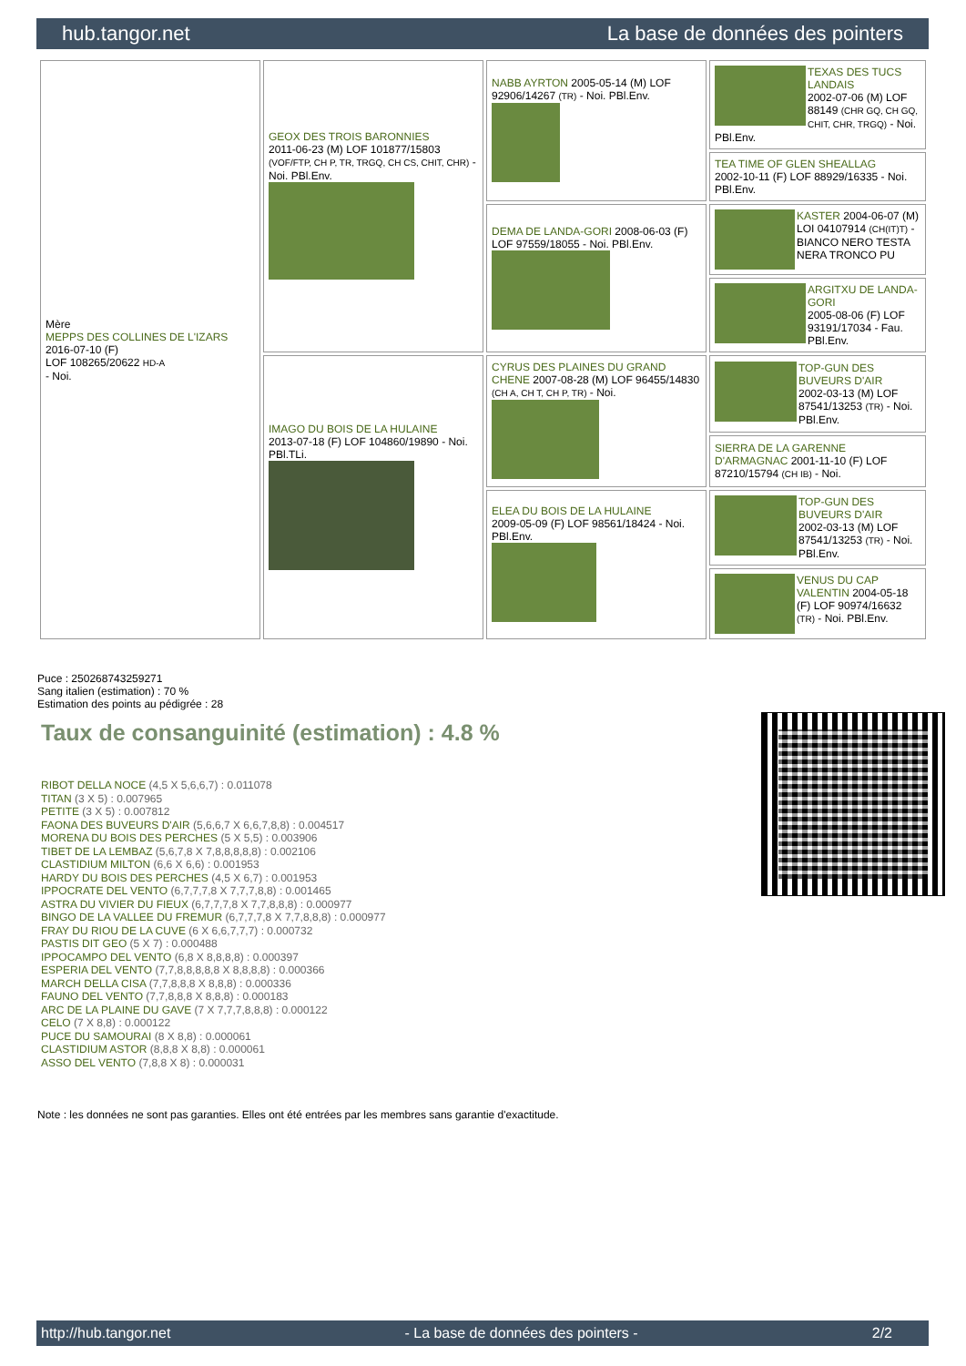hub.tangor.net La base de données des pointers
| Mère MEPPS DES COLLINES DE L'IZARS 2016-07-10 (F) LOF 108265/20622 HD-A - Noi. | GEOX DES TROIS BARONNIES 2011-06-23 (M) LOF 101877/15803 (VOF/FTP, CH P, TR, TRGQ, CH CS, CHIT, CHR) - Noi. PBl.Env. | NABB AYRTON 2005-05-14 (M) LOF 92906/14267 (TR) - Noi. PBl.Env. | TEXAS DES TUCS LANDAIS 2002-07-06 (M) LOF 88149 (CHR GQ, CH GQ, CHIT, CHR, TRGQ) - Noi. PBl.Env. |
| | | | TEA TIME OF GLEN SHEALLAG 2002-10-11 (F) LOF 88929/16335 - Noi. PBl.Env. |
| | | DEMA DE LANDA-GORI 2008-06-03 (F) LOF 97559/18055 - Noi. PBl.Env. | KASTER 2004-06-07 (M) LOI 04107914 (CH(IT)T) - BIANCO NERO TESTA NERA TRONCO PU |
| | | | ARGITXU DE LANDA-GORI 2005-08-06 (F) LOF 93191/17034 - Fau. PBl.Env. |
| | IMAGO DU BOIS DE LA HULAINE 2013-07-18 (F) LOF 104860/19890 - Noi. PBl.TLi. | CYRUS DES PLAINES DU GRAND CHENE 2007-08-28 (M) LOF 96455/14830 (CH A, CH T, CH P, TR) - Noi. | TOP-GUN DES BUVEURS D'AIR 2002-03-13 (M) LOF 87541/13253 (TR) - Noi. PBl.Env. |
| | | | SIERRA DE LA GARENNE D'ARMAGNAC 2001-11-10 (F) LOF 87210/15794 (CH IB) - Noi. |
| | | ELEA DU BOIS DE LA HULAINE 2009-05-09 (F) LOF 98561/18424 - Noi. PBl.Env. | TOP-GUN DES BUVEURS D'AIR 2002-03-13 (M) LOF 87541/13253 (TR) - Noi. PBl.Env. |
| | | | VENUS DU CAP VALENTIN 2004-05-18 (F) LOF 90974/16632 (TR) - Noi. PBl.Env. |
Puce : 250268743259271
Sang italien (estimation) : 70 %
Estimation des points au pédigrée : 28
Taux de consanguinité (estimation) : 4.8 %
RIBOT DELLA NOCE (4,5 X 5,6,6,7) : 0.011078
TITAN (3 X 5) : 0.007965
PETITE (3 X 5) : 0.007812
FAONA DES BUVEURS D'AIR (5,6,6,7 X 6,6,7,8,8) : 0.004517
MORENA DU BOIS DES PERCHES (5 X 5,5) : 0.003906
TIBET DE LA LEMBAZ (5,6,7,8 X 7,8,8,8,8,8) : 0.002106
CLASTIDIUM MILTON (6,6 X 6,6) : 0.001953
HARDY DU BOIS DES PERCHES (4,5 X 6,7) : 0.001953
IPPOCRATE DEL VENTO (6,7,7,7,8 X 7,7,7,8,8) : 0.001465
ASTRA DU VIVIER DU FIEUX (6,7,7,7,8 X 7,7,8,8,8) : 0.000977
BINGO DE LA VALLEE DU FREMUR (6,7,7,7,8 X 7,7,8,8,8) : 0.000977
FRAY DU RIOU DE LA CUVE (6 X 6,6,7,7,7) : 0.000732
PASTIS DIT GEO (5 X 7) : 0.000488
IPPOCAMPO DEL VENTO (6,8 X 8,8,8,8) : 0.000397
ESPERIA DEL VENTO (7,7,8,8,8,8,8 X 8,8,8,8) : 0.000366
MARCH DELLA CISA (7,7,8,8,8 X 8,8,8) : 0.000336
FAUNO DEL VENTO (7,7,8,8,8 X 8,8,8) : 0.000183
ARC DE LA PLAINE DU GAVE (7 X 7,7,7,8,8,8) : 0.000122
CELO (7 X 8,8) : 0.000122
PUCE DU SAMOURAI (8 X 8,8) : 0.000061
CLASTIDIUM ASTOR (8,8,8 X 8,8) : 0.000061
ASSO DEL VENTO (7,8,8 X 8) : 0.000031
Note : les données ne sont pas garanties. Elles ont été entrées par les membres sans garantie d'exactitude.
http://hub.tangor.net - La base de données des pointers - 2/2